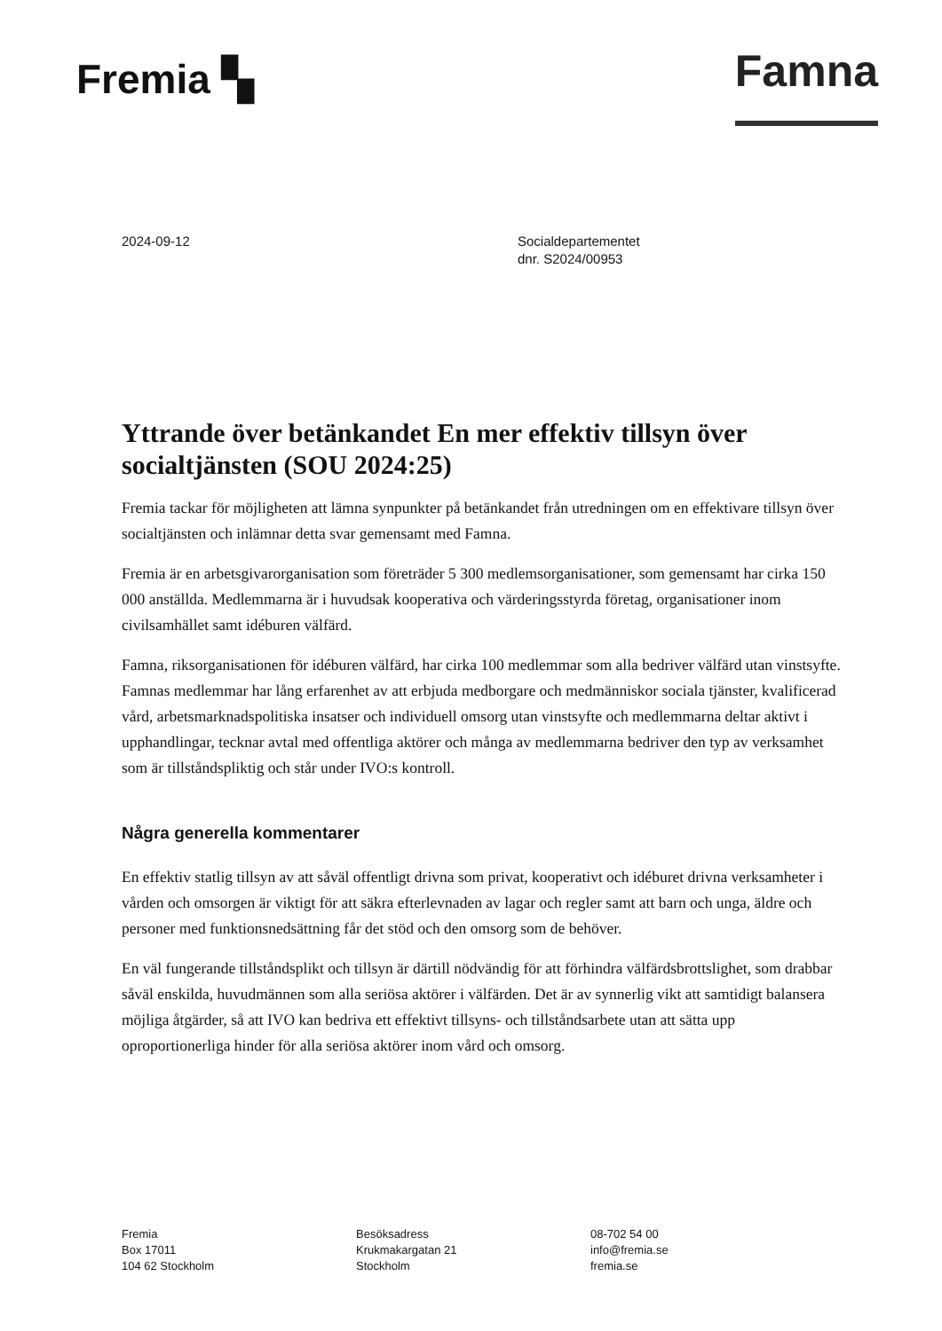Fremia ▚
Famna
2024-09-12 Socialdepartementet
dnr. S2024/00953
Yttrande över betänkandet En mer effektiv tillsyn över socialtjänsten (SOU 2024:25)
Fremia tackar för möjligheten att lämna synpunkter på betänkandet från utredningen om en effektivare tillsyn över socialtjänsten och inlämnar detta svar gemensamt med Famna.
Fremia är en arbetsgivarorganisation som företräder 5 300 medlemsorganisationer, som gemensamt har cirka 150 000 anställda. Medlemmarna är i huvudsak kooperativa och värderingsstyrda företag, organisationer inom civilsamhället samt idéburen välfärd.
Famna, riksorganisationen för idéburen välfärd, har cirka 100 medlemmar som alla bedriver välfärd utan vinstsyfte. Famnas medlemmar har lång erfarenhet av att erbjuda medborgare och medmänniskor sociala tjänster, kvalificerad vård, arbetsmarknadspolitiska insatser och individuell omsorg utan vinstsyfte och medlemmarna deltar aktivt i upphandlingar, tecknar avtal med offentliga aktörer och många av medlemmarna bedriver den typ av verksamhet som är tillståndspliktig och står under IVO:s kontroll.
Några generella kommentarer
En effektiv statlig tillsyn av att såväl offentligt drivna som privat, kooperativt och idéburet drivna verksamheter i vården och omsorgen är viktigt för att säkra efterlevnaden av lagar och regler samt att barn och unga, äldre och personer med funktionsnedsättning får det stöd och den omsorg som de behöver.
En väl fungerande tillståndsplikt och tillsyn är därtill nödvändig för att förhindra välfärdsbrottslighet, som drabbar såväl enskilda, huvudmännen som alla seriösa aktörer i välfärden. Det är av synnerlig vikt att samtidigt balansera möjliga åtgärder, så att IVO kan bedriva ett effektivt tillsyns- och tillståndsarbete utan att sätta upp oproportionerliga hinder för alla seriösa aktörer inom vård och omsorg.
Fremia
Box 17011
104 62 Stockholm
Besöksadress
Krukmakargatan 21
Stockholm
08-702 54 00
info@fremia.se
fremia.se